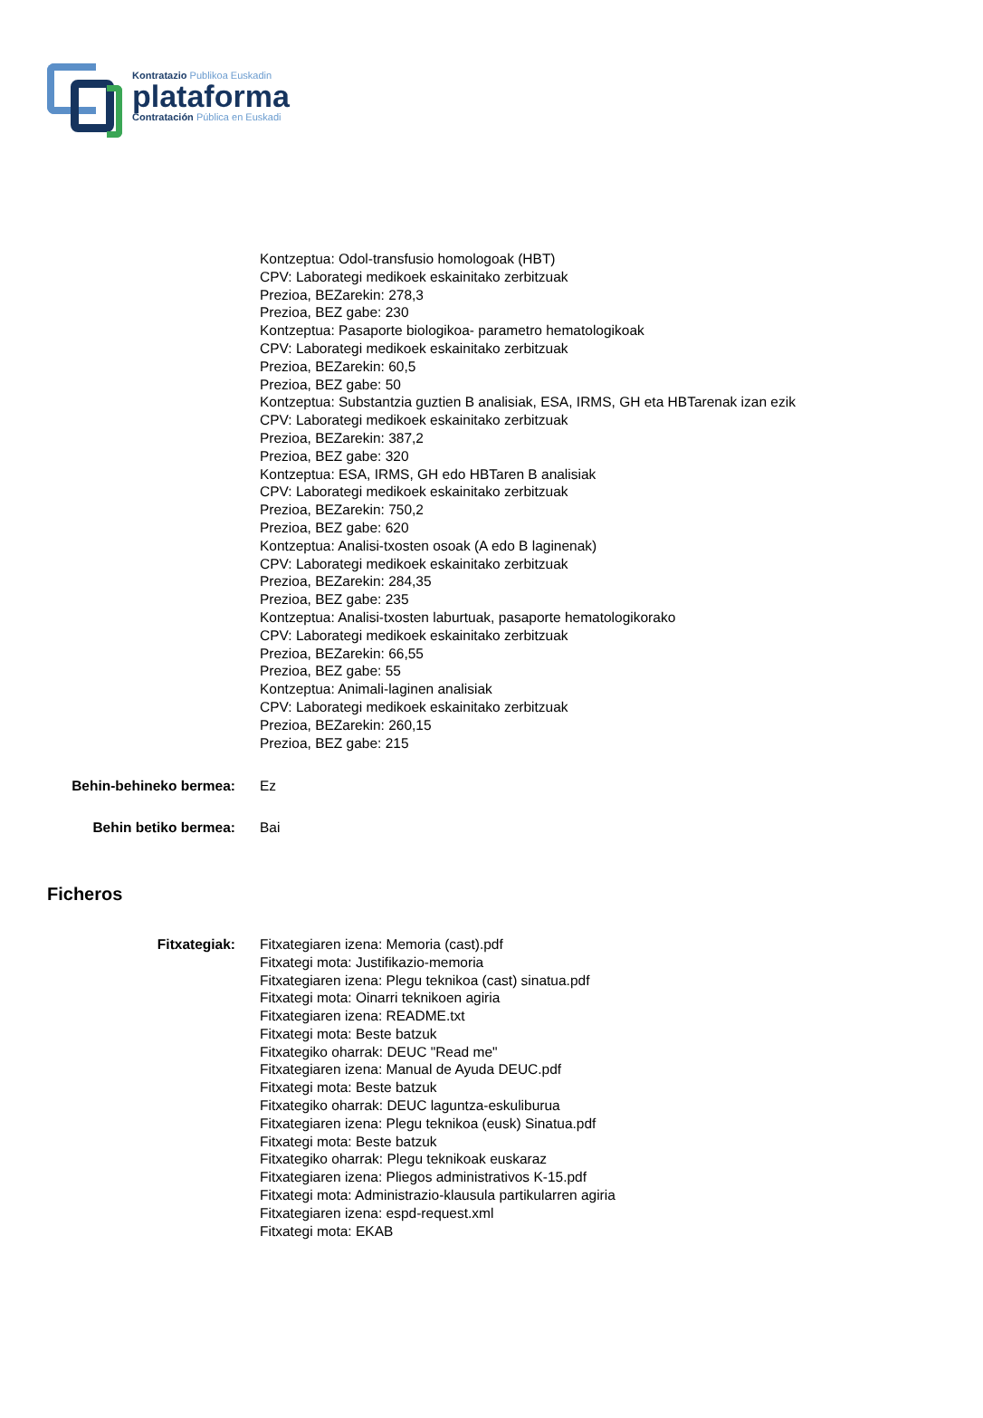Kontratazio Publikoa Euskadin
plataforma
Contratación Pública en Euskadi
Kontzeptua: Odol-transfusio homologoak (HBT)
CPV: Laborategi medikoek eskainitako zerbitzuak
Prezioa, BEZarekin: 278,3
Prezioa, BEZ gabe: 230
Kontzeptua: Pasaporte biologikoa- parametro hematologikoak
CPV: Laborategi medikoek eskainitako zerbitzuak
Prezioa, BEZarekin: 60,5
Prezioa, BEZ gabe: 50
Kontzeptua: Substantzia guztien B analisiak, ESA, IRMS, GH eta HBTarenak izan ezik
CPV: Laborategi medikoek eskainitako zerbitzuak
Prezioa, BEZarekin: 387,2
Prezioa, BEZ gabe: 320
Kontzeptua: ESA, IRMS, GH edo HBTaren B analisiak
CPV: Laborategi medikoek eskainitako zerbitzuak
Prezioa, BEZarekin: 750,2
Prezioa, BEZ gabe: 620
Kontzeptua: Analisi-txosten osoak (A edo B laginenak)
CPV: Laborategi medikoek eskainitako zerbitzuak
Prezioa, BEZarekin: 284,35
Prezioa, BEZ gabe: 235
Kontzeptua: Analisi-txosten laburtuak, pasaporte hematologikorako
CPV: Laborategi medikoek eskainitako zerbitzuak
Prezioa, BEZarekin: 66,55
Prezioa, BEZ gabe: 55
Kontzeptua: Animali-laginen analisiak
CPV: Laborategi medikoek eskainitako zerbitzuak
Prezioa, BEZarekin: 260,15
Prezioa, BEZ gabe: 215
Behin-behineko bermea: Ez
Behin betiko bermea: Bai
Ficheros
Fitxategiak: Fitxategiaren izena: Memoria (cast).pdf
Fitxategi mota: Justifikazio-memoria
Fitxategiaren izena: Plegu teknikoa (cast) sinatua.pdf
Fitxategi mota: Oinarri teknikoen agiria
Fitxategiaren izena: README.txt
Fitxategi mota: Beste batzuk
Fitxategiko oharrak: DEUC "Read me"
Fitxategiaren izena: Manual de Ayuda DEUC.pdf
Fitxategi mota: Beste batzuk
Fitxategiko oharrak: DEUC laguntza-eskuliburua
Fitxategiaren izena: Plegu teknikoa (eusk) Sinatua.pdf
Fitxategi mota: Beste batzuk
Fitxategiko oharrak: Plegu teknikoak euskaraz
Fitxategiaren izena: Pliegos administrativos K-15.pdf
Fitxategi mota: Administrazio-klausula partikularren agiria
Fitxategiaren izena: espd-request.xml
Fitxategi mota: EKAB